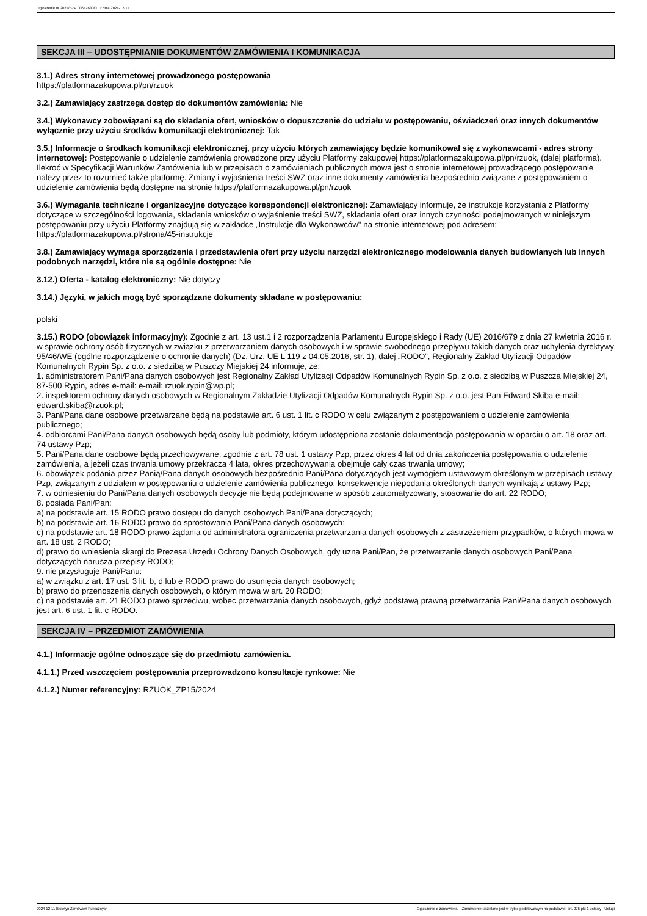Ogłoszenie nr 2024/BZP 00647630/01 z dnia 2024-12-11
SEKCJA III – UDOSTĘPNIANIE DOKUMENTÓW ZAMÓWIENIA I KOMUNIKACJA
3.1.) Adres strony internetowej prowadzonego postępowania
https://platformazakupowa.pl/pn/rzuok
3.2.) Zamawiający zastrzega dostęp do dokumentów zamówienia: Nie
3.4.) Wykonawcy zobowiązani są do składania ofert, wniosków o dopuszczenie do udziału w postępowaniu, oświadczeń oraz innych dokumentów wyłącznie przy użyciu środków komunikacji elektronicznej: Tak
3.5.) Informacje o środkach komunikacji elektronicznej, przy użyciu których zamawiający będzie komunikował się z wykonawcami - adres strony internetowej: Postępowanie o udzielenie zamówienia prowadzone przy użyciu Platformy zakupowej https://platformazakupowa.pl/pn/rzuok, (dalej platforma). Ilekroć w Specyfikacji Warunków Zamówienia lub w przepisach o zamówieniach publicznych mowa jest o stronie internetowej prowadzącego postępowanie należy przez to rozumieć także platformę. Zmiany i wyjaśnienia treści SWZ oraz inne dokumenty zamówienia bezpośrednio związane z postępowaniem o udzielenie zamówienia będą dostępne na stronie https://platformazakupowa.pl/pn/rzuok
3.6.) Wymagania techniczne i organizacyjne dotyczące korespondencji elektronicznej: Zamawiający informuje, że instrukcje korzystania z Platformy dotyczące w szczególności logowania, składania wniosków o wyjaśnienie treści SWZ, składania ofert oraz innych czynności podejmowanych w niniejszym postępowaniu przy użyciu Platformy znajdują się w zakładce „Instrukcje dla Wykonawców" na stronie internetowej pod adresem: https://platformazakupowa.pl/strona/45-instrukcje
3.8.) Zamawiający wymaga sporządzenia i przedstawienia ofert przy użyciu narzędzi elektronicznego modelowania danych budowlanych lub innych podobnych narzędzi, które nie są ogólnie dostępne: Nie
3.12.) Oferta - katalog elektroniczny: Nie dotyczy
3.14.) Języki, w jakich mogą być sporządzane dokumenty składane w postępowaniu:
polski
3.15.) RODO (obowiązek informacyjny): Zgodnie z art. 13 ust.1 i 2 rozporządzenia Parlamentu Europejskiego i Rady (UE) 2016/679 z dnia 27 kwietnia 2016 r. w sprawie ochrony osób fizycznych w związku z przetwarzaniem danych osobowych i w sprawie swobodnego przepływu takich danych oraz uchylenia dyrektywy 95/46/WE (ogólne rozporządzenie o ochronie danych) (Dz. Urz. UE L 119 z 04.05.2016, str. 1), dalej „RODO”, Regionalny Zakład Utylizacji Odpadów Komunalnych Rypin Sp. z o.o. z siedzibą w Puszczy Miejskiej 24 informuje, że:
1. administratorem Pani/Pana danych osobowych jest Regionalny Zakład Utylizacji Odpadów Komunalnych Rypin Sp. z o.o. z siedzibą w Puszcza Miejskiej 24, 87-500 Rypin, adres e-mail: e-mail: rzuok.rypin@wp.pl;
2. inspektorem ochrony danych osobowych w Regionalnym Zakładzie Utylizacji Odpadów Komunalnych Rypin Sp. z o.o. jest Pan Edward Skiba e-mail: edward.skiba@rzuok.pl;
3. Pani/Pana dane osobowe przetwarzane będą na podstawie art. 6 ust. 1 lit. c RODO w celu związanym z postępowaniem o udzielenie zamówienia publicznego;
4. odbiorcami Pani/Pana danych osobowych będą osoby lub podmioty, którym udostępniona zostanie dokumentacja postępowania w oparciu o art. 18 oraz art. 74 ustawy Pzp;
5. Pani/Pana dane osobowe będą przechowywane, zgodnie z art. 78 ust. 1 ustawy Pzp, przez okres 4 lat od dnia zakończenia postępowania o udzielenie zamówienia, a jeżeli czas trwania umowy przekracza 4 lata, okres przechowywania obejmuje cały czas trwania umowy;
6. obowiązek podania przez Panią/Pana danych osobowych bezpośrednio Pani/Pana dotyczących jest wymogiem ustawowym określonym w przepisach ustawy Pzp, związanym z udziałem w postępowaniu o udzielenie zamówienia publicznego; konsekwencje niepodania określonych danych wynikają z ustawy Pzp;
7. w odniesieniu do Pani/Pana danych osobowych decyzje nie będą podejmowane w sposób zautomatyzowany, stosowanie do art. 22 RODO;
8. posiada Pani/Pan:
a) na podstawie art. 15 RODO prawo dostępu do danych osobowych Pani/Pana dotyczących;
b) na podstawie art. 16 RODO prawo do sprostowania Pani/Pana danych osobowych;
c) na podstawie art. 18 RODO prawo żądania od administratora ograniczenia przetwarzania danych osobowych z zastrzeżeniem przypadków, o których mowa w art. 18 ust. 2 RODO;
d) prawo do wniesienia skargi do Prezesa Urzędu Ochrony Danych Osobowych, gdy uzna Pani/Pan, że przetwarzanie danych osobowych Pani/Pana dotyczących narusza przepisy RODO;
9. nie przysługuje Pani/Panu:
a) w związku z art. 17 ust. 3 lit. b, d lub e RODO prawo do usunięcia danych osobowych;
b) prawo do przenoszenia danych osobowych, o którym mowa w art. 20 RODO;
c) na podstawie art. 21 RODO prawo sprzeciwu, wobec przetwarzania danych osobowych, gdyż podstawą prawną przetwarzania Pani/Pana danych osobowych jest art. 6 ust. 1 lit. c RODO.
SEKCJA IV – PRZEDMIOT ZAMÓWIENIA
4.1.) Informacje ogólne odnoszące się do przedmiotu zamówienia.
4.1.1.) Przed wszczęciem postępowania przeprowadzono konsultacje rynkowe: Nie
4.1.2.) Numer referencyjny: RZUOK_ZP15/2024
2024-12-11 Biuletyn Zamówień Publicznych Ogłoszenie o zamówieniu - Zamówienie udzielane jest w trybie podstawowym na podstawie: art. 275 pkt 1 ustawy - Usługi